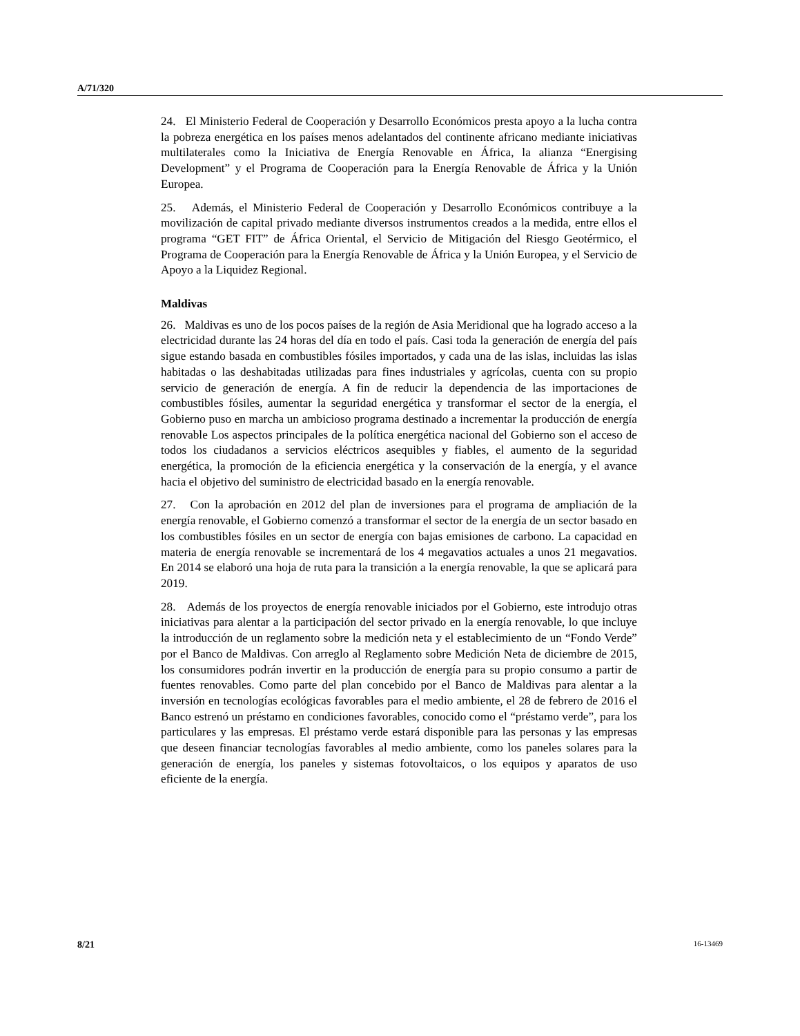A/71/320
24. El Ministerio Federal de Cooperación y Desarrollo Económicos presta apoyo a la lucha contra la pobreza energética en los países menos adelantados del continente africano mediante iniciativas multilaterales como la Iniciativa de Energía Renovable en África, la alianza “Energising Development” y el Programa de Cooperación para la Energía Renovable de África y la Unión Europea.
25. Además, el Ministerio Federal de Cooperación y Desarrollo Económicos contribuye a la movilización de capital privado mediante diversos instrumentos creados a la medida, entre ellos el programa “GET FIT” de África Oriental, el Servicio de Mitigación del Riesgo Geotérmico, el Programa de Cooperación para la Energía Renovable de África y la Unión Europea, y el Servicio de Apoyo a la Liquidez Regional.
Maldivas
26. Maldivas es uno de los pocos países de la región de Asia Meridional que ha logrado acceso a la electricidad durante las 24 horas del día en todo el país. Casi toda la generación de energía del país sigue estando basada en combustibles fósiles importados, y cada una de las islas, incluidas las islas habitadas o las deshabitadas utilizadas para fines industriales y agrícolas, cuenta con su propio servicio de generación de energía. A fin de reducir la dependencia de las importaciones de combustibles fósiles, aumentar la seguridad energética y transformar el sector de la energía, el Gobierno puso en marcha un ambicioso programa destinado a incrementar la producción de energía renovable Los aspectos principales de la política energética nacional del Gobierno son el acceso de todos los ciudadanos a servicios eléctricos asequibles y fiables, el aumento de la seguridad energética, la promoción de la eficiencia energética y la conservación de la energía, y el avance hacia el objetivo del suministro de electricidad basado en la energía renovable.
27. Con la aprobación en 2012 del plan de inversiones para el programa de ampliación de la energía renovable, el Gobierno comenzó a transformar el sector de la energía de un sector basado en los combustibles fósiles en un sector de energía con bajas emisiones de carbono. La capacidad en materia de energía renovable se incrementará de los 4 megavatios actuales a unos 21 megavatios. En 2014 se elaboró una hoja de ruta para la transición a la energía renovable, la que se aplicará para 2019.
28. Además de los proyectos de energía renovable iniciados por el Gobierno, este introdujo otras iniciativas para alentar a la participación del sector privado en la energía renovable, lo que incluye la introducción de un reglamento sobre la medición neta y el establecimiento de un “Fondo Verde” por el Banco de Maldivas. Con arreglo al Reglamento sobre Medición Neta de diciembre de 2015, los consumidores podrán invertir en la producción de energía para su propio consumo a partir de fuentes renovables. Como parte del plan concebido por el Banco de Maldivas para alentar a la inversión en tecnologías ecológicas favorables para el medio ambiente, el 28 de febrero de 2016 el Banco estrenó un préstamo en condiciones favorables, conocido como el “préstamo verde”, para los particulares y las empresas. El préstamo verde estará disponible para las personas y las empresas que deseen financiar tecnologías favorables al medio ambiente, como los paneles solares para la generación de energía, los paneles y sistemas fotovoltaicos, o los equipos y aparatos de uso eficiente de la energía.
8/21 16-13469